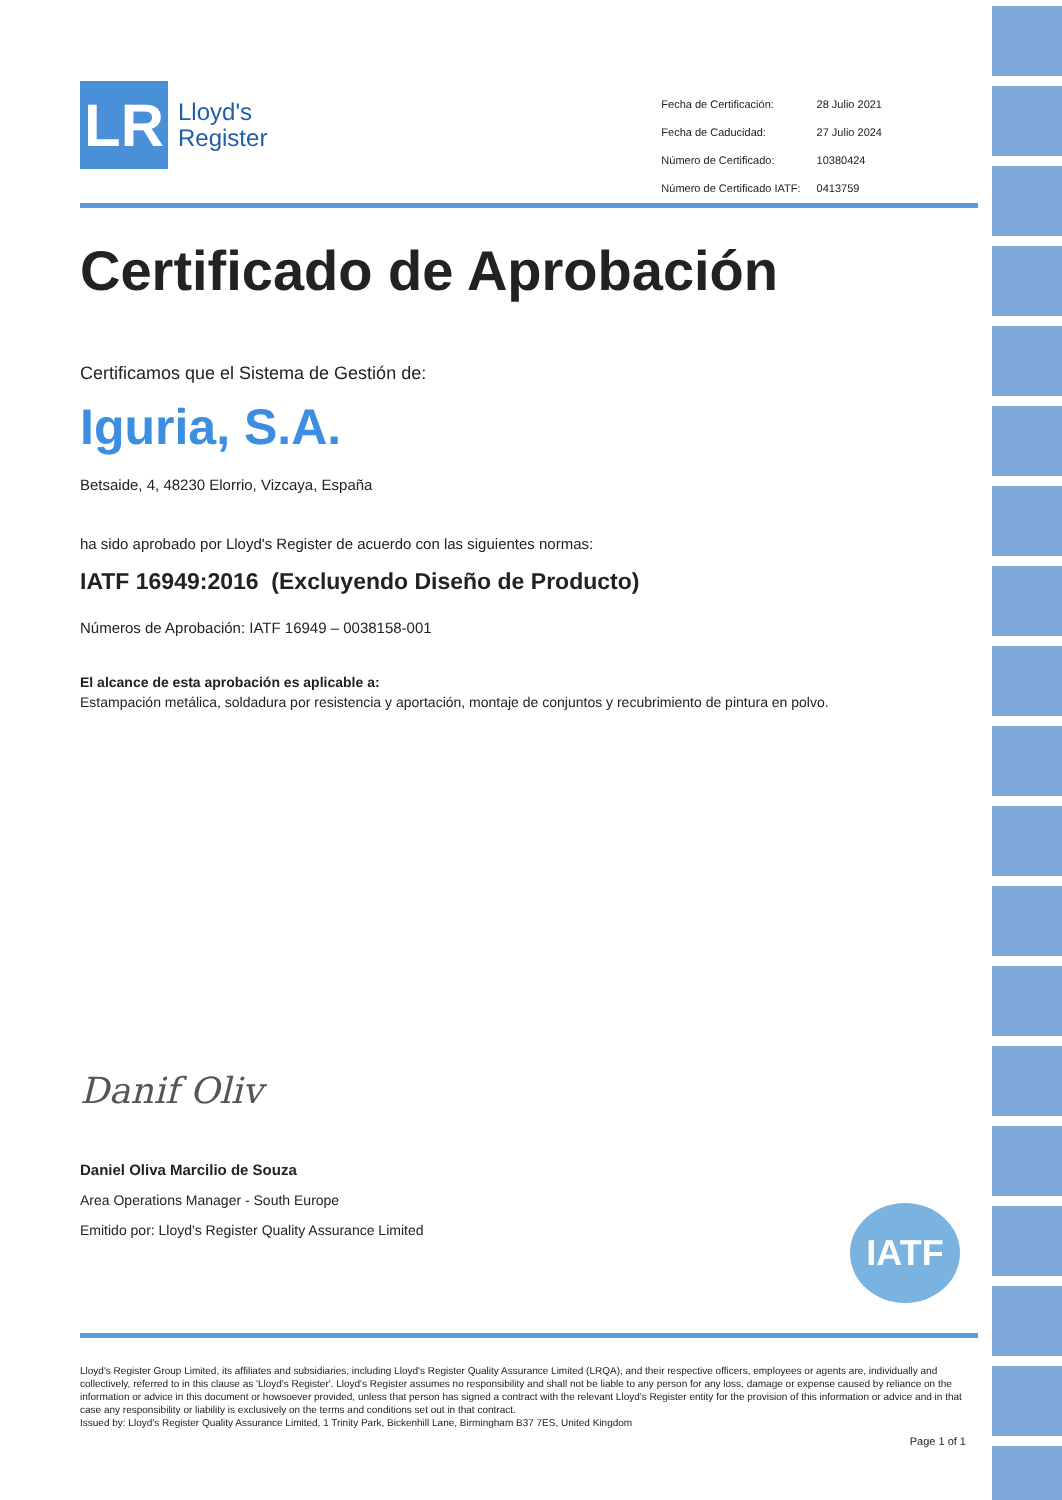LR
Lloyd's
Register
| Fecha de Certificación: | 28 Julio 2021 |
| Fecha de Caducidad: | 27 Julio 2024 |
| Número de Certificado: | 10380424 |
| Número de Certificado IATF: | 0413759 |
Certificado de Aprobación
Certificamos que el Sistema de Gestión de:
Iguria, S.A.
Betsaide, 4, 48230 Elorrio, Vizcaya, España
ha sido aprobado por Lloyd's Register de acuerdo con las siguientes normas:
IATF 16949:2016 (Excluyendo Diseño de Producto)
Números de Aprobación: IATF 16949 – 0038158-001
El alcance de esta aprobación es aplicable a:
Estampación metálica, soldadura por resistencia y aportación, montaje de conjuntos y recubrimiento de pintura en polvo.
Danif Oliv
Daniel Oliva Marcilio de Souza
Area Operations Manager - South Europe
Emitido por: Lloyd's Register Quality Assurance Limited
IATF
Lloyd's Register Group Limited, its affiliates and subsidiaries, including Lloyd's Register Quality Assurance Limited (LRQA), and their respective officers, employees or agents are, individually and collectively, referred to in this clause as 'Lloyd's Register'. Lloyd's Register assumes no responsibility and shall not be liable to any person for any loss, damage or expense caused by reliance on the information or advice in this document or howsoever provided, unless that person has signed a contract with the relevant Lloyd's Register entity for the provision of this information or advice and in that case any responsibility or liability is exclusively on the terms and conditions set out in that contract.
Issued by: Lloyd's Register Quality Assurance Limited, 1 Trinity Park, Bickenhill Lane, Birmingham B37 7ES, United Kingdom
Page 1 of 1